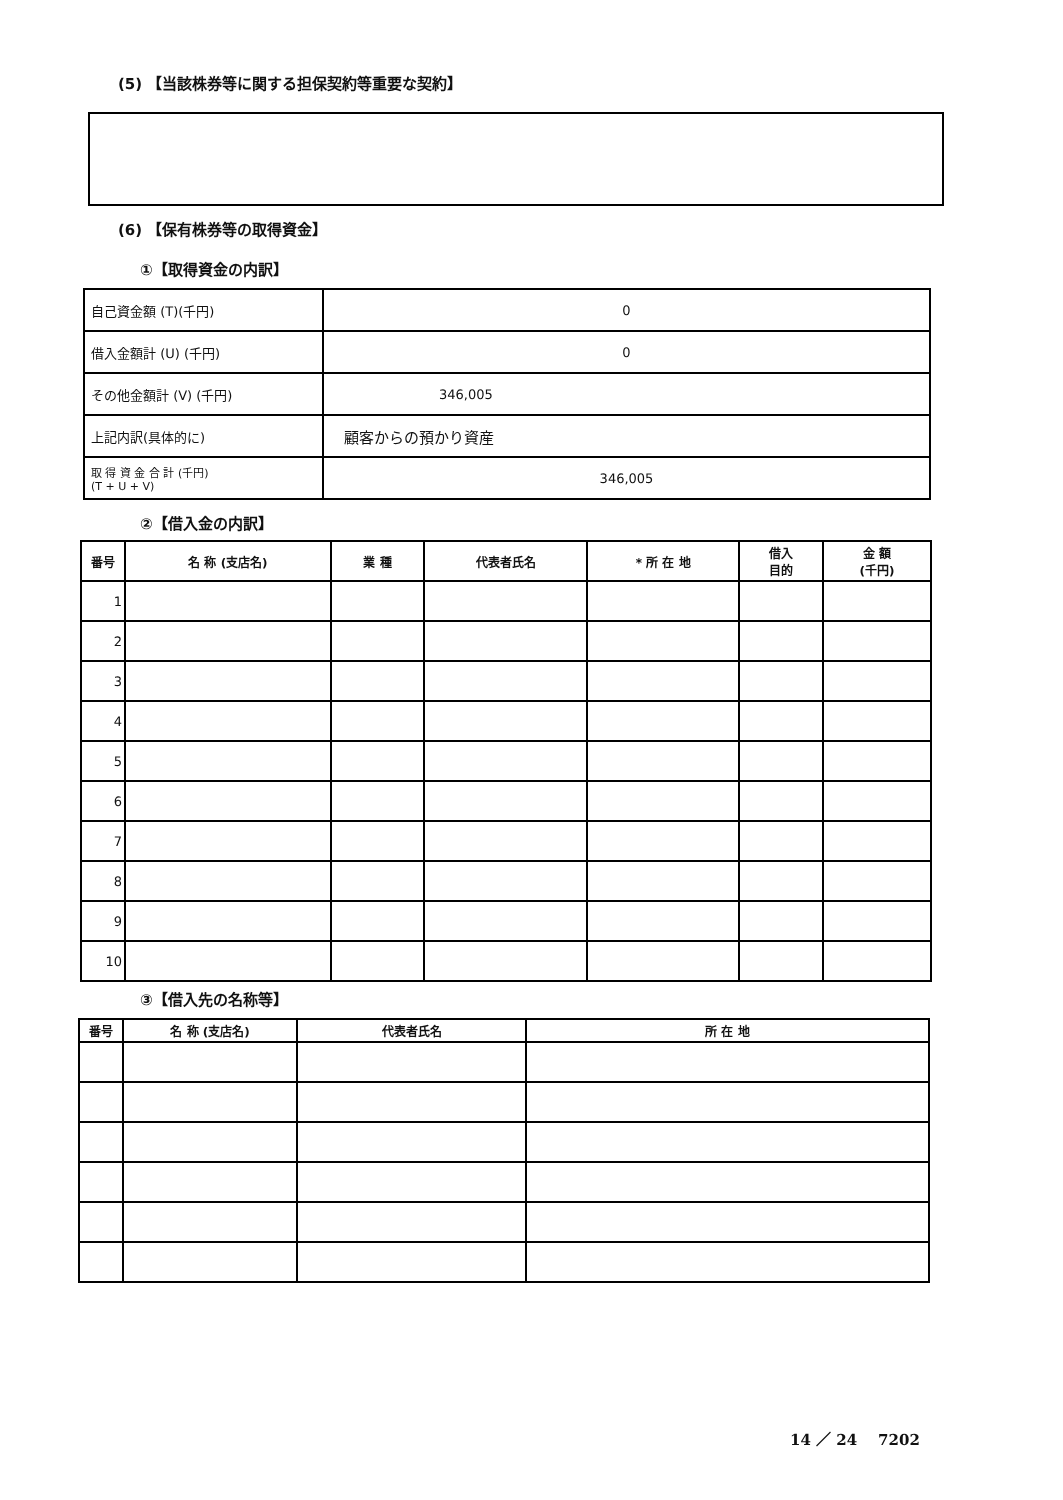(5) 【当該株券等に関する担保契約等重要な契約】
(6) 【保有株券等の取得資金】
①【取得資金の内訳】
| 自己資金額 (T)(千円) | 0 |
| 借入金額計 (U) (千円) | 0 |
| その他金額計 (V) (千円) | 346,005 |
| 上記内訳(具体的に) | 顧客からの預かり資産 |
| 取 得 資 金 合 計 (千円) (T + U + V) | 346,005 |
②【借入金の内訳】
| 番号 | 名 称 (支店名) | 業 種 | 代表者氏名 | * 所 在 地 | 借入 目的 | 金 額 (千円) |
| --- | --- | --- | --- | --- | --- | --- |
| 1 | | | | | | |
| 2 | | | | | | |
| 3 | | | | | | |
| 4 | | | | | | |
| 5 | | | | | | |
| 6 | | | | | | |
| 7 | | | | | | |
| 8 | | | | | | |
| 9 | | | | | | |
| 10 | | | | | | |
③【借入先の名称等】
| 番号 | 名 称 (支店名) | 代表者氏名 | 所 在 地 |
| --- | --- | --- | --- |
14 ／ 24 7202